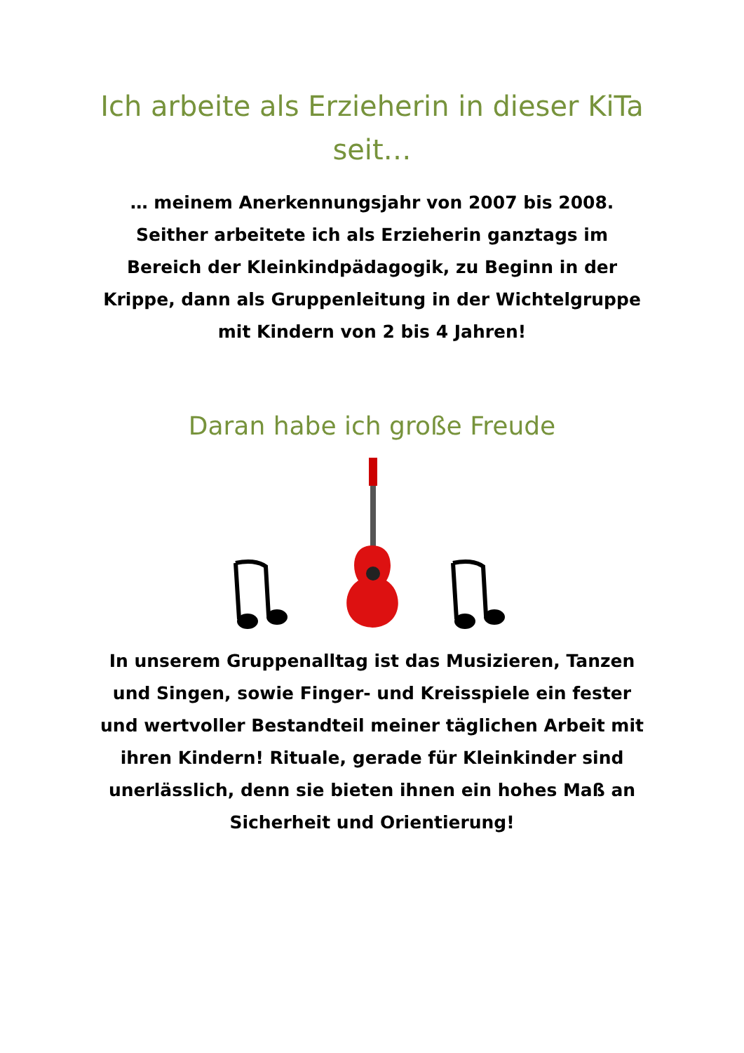Ich arbeite als Erzieherin in dieser KiTa seit…
… meinem Anerkennungsjahr von 2007 bis 2008. Seither arbeitete ich als Erzieherin ganztags im Bereich der Kleinkindpädagogik, zu Beginn in der Krippe, dann als Gruppenleitung in der Wichtelgruppe mit Kindern von 2 bis 4 Jahren!
Daran habe ich große Freude
In unserem Gruppenalltag ist das Musizieren, Tanzen und Singen, sowie Finger- und Kreisspiele ein fester und wertvoller Bestandteil meiner täglichen Arbeit mit ihren Kindern! Rituale, gerade für Kleinkinder sind unerlässlich, denn sie bieten ihnen ein hohes Maß an Sicherheit und Orientierung!